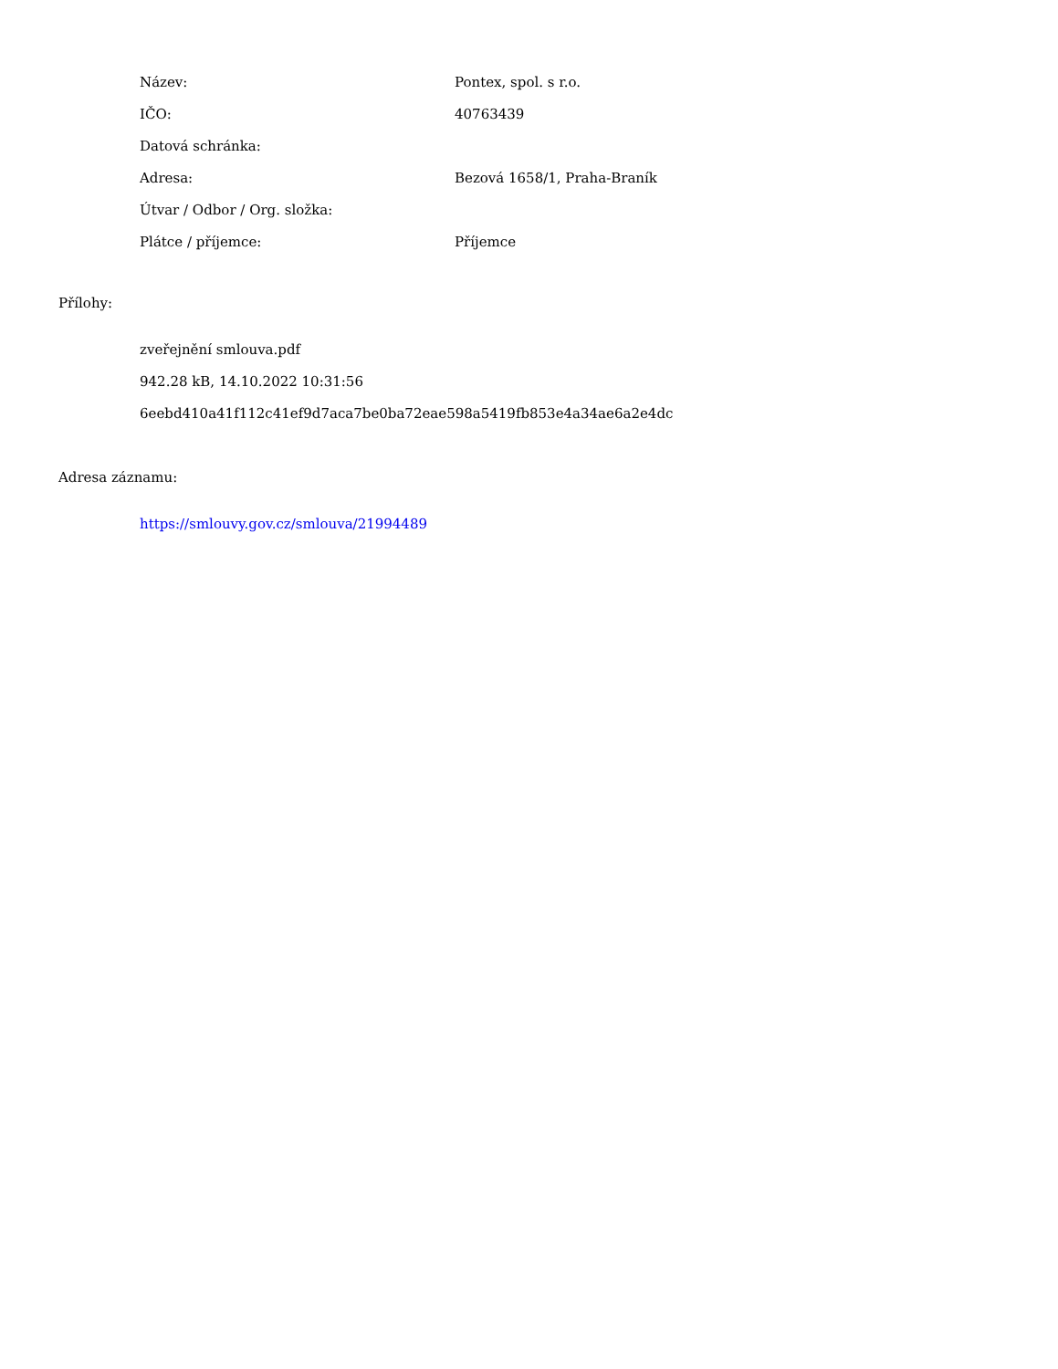| Název: | Pontex, spol. s r.o. |
| IČO: | 40763439 |
| Datová schránka: | |
| Adresa: | Bezová 1658/1, Praha-Braník |
| Útvar / Odbor / Org. složka: | |
| Plátce / příjemce: | Příjemce |
Přílohy:
zveřejnění smlouva.pdf
942.28 kB, 14.10.2022 10:31:56
6eebd410a41f112c41ef9d7aca7be0ba72eae598a5419fb853e4a34ae6a2e4dc
Adresa záznamu:
https://smlouvy.gov.cz/smlouva/21994489